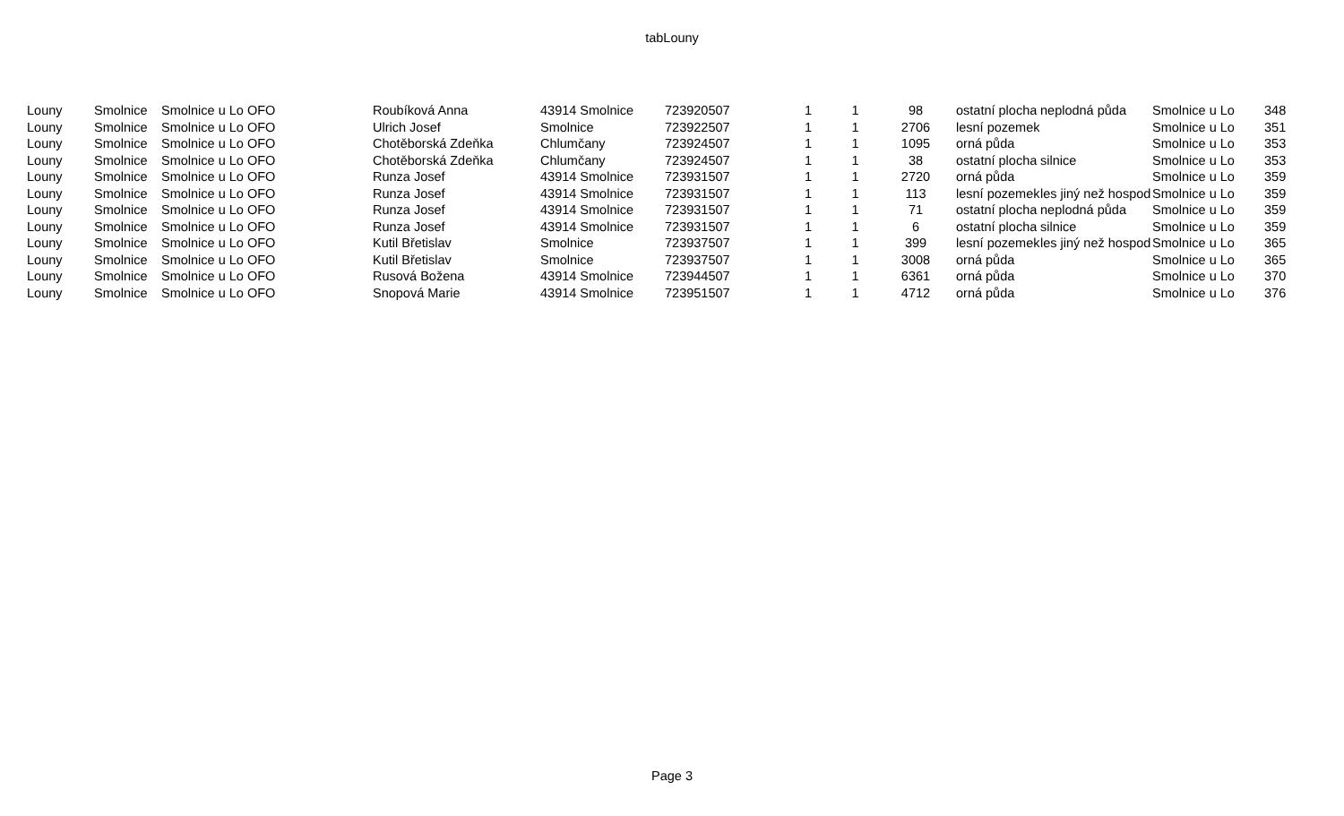tabLouny
| Louny | Smolnice | Smolnice u Lo OFO | Roubíková Anna | 43914 Smolnice | 723920507 | 1 | 1 | 98 | ostatní plocha | neplodná půda | Smolnice u Lo | 348 |
| Louny | Smolnice | Smolnice u Lo OFO | Ulrich Josef | Smolnice | 723922507 | 1 | 1 | 2706 | lesní pozemek | | Smolnice u Lo | 351 |
| Louny | Smolnice | Smolnice u Lo OFO | Chotěborská Zdeňka | Chlumčany | 723924507 | 1 | 1 | 1095 | orná půda | | Smolnice u Lo | 353 |
| Louny | Smolnice | Smolnice u Lo OFO | Chotěborská Zdeňka | Chlumčany | 723924507 | 1 | 1 | 38 | ostatní plocha | silnice | Smolnice u Lo | 353 |
| Louny | Smolnice | Smolnice u Lo OFO | Runza Josef | 43914 Smolnice | 723931507 | 1 | 1 | 2720 | orná půda | | Smolnice u Lo | 359 |
| Louny | Smolnice | Smolnice u Lo OFO | Runza Josef | 43914 Smolnice | 723931507 | 1 | 1 | 113 | lesní pozemek | les jiný než hospod | Smolnice u Lo | 359 |
| Louny | Smolnice | Smolnice u Lo OFO | Runza Josef | 43914 Smolnice | 723931507 | 1 | 1 | 71 | ostatní plocha | neplodná půda | Smolnice u Lo | 359 |
| Louny | Smolnice | Smolnice u Lo OFO | Runza Josef | 43914 Smolnice | 723931507 | 1 | 1 | 6 | ostatní plocha | silnice | Smolnice u Lo | 359 |
| Louny | Smolnice | Smolnice u Lo OFO | Kutil Břetislav | Smolnice | 723937507 | 1 | 1 | 399 | lesní pozemek | les jiný než hospod | Smolnice u Lo | 365 |
| Louny | Smolnice | Smolnice u Lo OFO | Kutil Břetislav | Smolnice | 723937507 | 1 | 1 | 3008 | orná půda | | Smolnice u Lo | 365 |
| Louny | Smolnice | Smolnice u Lo OFO | Rusová Božena | 43914 Smolnice | 723944507 | 1 | 1 | 6361 | orná půda | | Smolnice u Lo | 370 |
| Louny | Smolnice | Smolnice u Lo OFO | Snopová Marie | 43914 Smolnice | 723951507 | 1 | 1 | 4712 | orná půda | | Smolnice u Lo | 376 |
Page 3